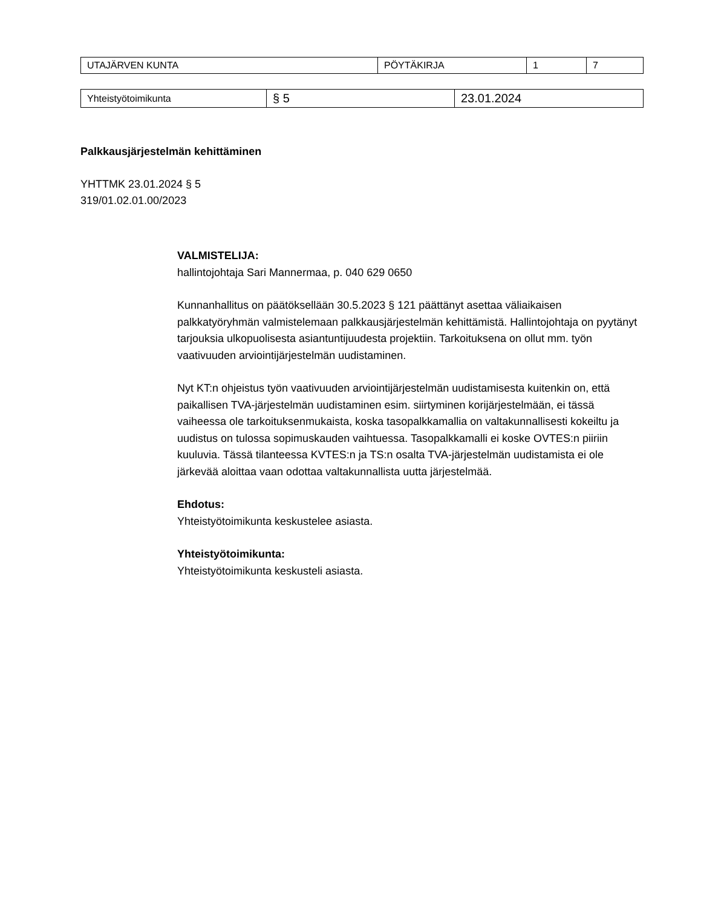| UTAJÄRVEN KUNTA | PÖYTÄKIRJA | 1 | 7 |
| Yhteistyötoimikunta | § 5 | 23.01.2024 |
Palkkausjärjestelmän kehittäminen
YHTTMK 23.01.2024 § 5
319/01.02.01.00/2023
VALMISTELIJA:
hallintojohtaja Sari Mannermaa, p. 040 629 0650
Kunnanhallitus on päätöksellään 30.5.2023 § 121 päättänyt asettaa väliaikaisen palkkatyöryhmän valmistelemaan palkkausjärjestelmän kehittämistä. Hallintojohtaja on pyytänyt tarjouksia ulkopuolisesta asiantuntijuudesta projektiin. Tarkoituksena on ollut mm. työn vaativuuden arviointijärjestelmän uudistaminen.
Nyt KT:n ohjeistus työn vaativuuden arviointijärjestelmän uudistamisesta kuitenkin on, että paikallisen TVA-järjestelmän uudistaminen esim. siirtyminen korijärjestelmään, ei tässä vaiheessa ole tarkoituksenmukaista, koska tasopalkkamallia on valtakunnallisesti kokeiltu ja uudistus on tulossa sopimuskauden vaihtuessa. Tasopalkkamalli ei koske OVTES:n piiriin kuuluvia. Tässä tilanteessa KVTES:n ja TS:n osalta TVA-järjestelmän uudistamista ei ole järkevää aloittaa vaan odottaa valtakunnallista uutta järjestelmää.
Ehdotus:
Yhteistyötoimikunta keskustelee asiasta.
Yhteistyötoimikunta:
Yhteistyötoimikunta keskusteli asiasta.